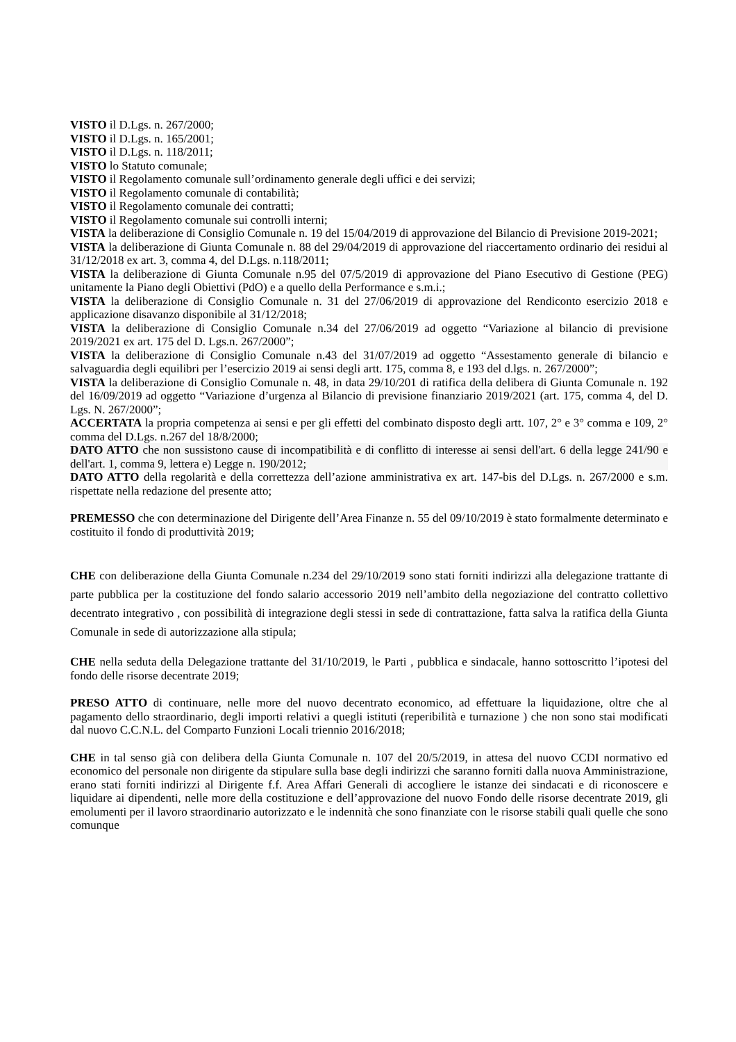VISTO il D.Lgs. n. 267/2000;
VISTO il D.Lgs. n. 165/2001;
VISTO il D.Lgs. n. 118/2011;
VISTO lo Statuto comunale;
VISTO il Regolamento comunale sull’ordinamento generale degli uffici e dei servizi;
VISTO il Regolamento comunale di contabilità;
VISTO il Regolamento comunale dei contratti;
VISTO il Regolamento comunale sui controlli interni;
VISTA la deliberazione di Consiglio Comunale n. 19 del 15/04/2019 di approvazione del Bilancio di Previsione 2019-2021;
VISTA la deliberazione di Giunta Comunale n. 88 del 29/04/2019 di approvazione del riaccertamento ordinario dei residui al 31/12/2018 ex art. 3, comma 4, del D.Lgs. n.118/2011;
VISTA la deliberazione di Giunta Comunale n.95 del 07/5/2019 di approvazione del Piano Esecutivo di Gestione (PEG) unitamente la Piano degli Obiettivi (PdO) e a quello della Performance e s.m.i.;
VISTA la deliberazione di Consiglio Comunale n. 31 del 27/06/2019 di approvazione del Rendiconto esercizio 2018 e applicazione disavanzo disponibile al 31/12/2018;
VISTA la deliberazione di Consiglio Comunale n.34 del 27/06/2019 ad oggetto “Variazione al bilancio di previsione 2019/2021 ex art. 175 del D. Lgs.n. 267/2000”;
VISTA la deliberazione di Consiglio Comunale n.43 del 31/07/2019 ad oggetto “Assestamento generale di bilancio e salvaguardia degli equilibri per l’esercizio 2019 ai sensi degli artt. 175, comma 8, e 193 del d.lgs. n. 267/2000”;
VISTA la deliberazione di Consiglio Comunale n. 48, in data 29/10/201 di ratifica della delibera di Giunta Comunale n. 192 del 16/09/2019 ad oggetto “Variazione d’urgenza al Bilancio di previsione finanziario 2019/2021 (art. 175, comma 4, del D. Lgs. N. 267/2000”;
ACCERTATA la propria competenza ai sensi e per gli effetti del combinato disposto degli artt. 107, 2° e 3° comma e 109, 2° comma del D.Lgs. n.267 del 18/8/2000;
DATO ATTO che non sussistono cause di incompatibilità e di conflitto di interesse ai sensi dell'art. 6 della legge 241/90 e dell'art. 1, comma 9, lettera e) Legge n. 190/2012;
DATO ATTO della regolarità e della correttezza dell’azione amministrativa ex art. 147-bis del D.Lgs. n. 267/2000 e s.m. rispettate nella redazione del presente atto;
PREMESSO che con determinazione del Dirigente dell’Area Finanze n. 55 del 09/10/2019 è stato formalmente determinato e costituito il fondo di produttività 2019;
CHE con deliberazione della Giunta Comunale n.234 del 29/10/2019 sono stati forniti indirizzi alla delegazione trattante di parte pubblica per la costituzione del fondo salario accessorio 2019 nell’ambito della negoziazione del contratto collettivo decentrato integrativo , con possibilità di integrazione degli stessi in sede di contrattazione, fatta salva la ratifica della Giunta Comunale in sede di autorizzazione alla stipula;
CHE nella seduta della Delegazione trattante del 31/10/2019, le Parti , pubblica e sindacale, hanno sottoscritto l’ipotesi del fondo delle risorse decentrate 2019;
PRESO ATTO di continuare, nelle more del nuovo decentrato economico, ad effettuare la liquidazione, oltre che al pagamento dello straordinario, degli importi relativi a quegli istituti (reperibilità e turnazione ) che non sono stai modificati dal nuovo C.C.N.L. del Comparto Funzioni Locali triennio 2016/2018;
CHE in tal senso già con delibera della Giunta Comunale n. 107 del 20/5/2019, in attesa del nuovo CCDI normativo ed economico del personale non dirigente da stipulare sulla base degli indirizzi che saranno forniti dalla nuova Amministrazione, erano stati forniti indirizzi al Dirigente f.f. Area Affari Generali di accogliere le istanze dei sindacati e di riconoscere e liquidare ai dipendenti, nelle more della costituzione e dell’approvazione del nuovo Fondo delle risorse decentrate 2019, gli emolumenti per il lavoro straordinario autorizzato e le indennità che sono finanziate con le risorse stabili quali quelle che sono comunque